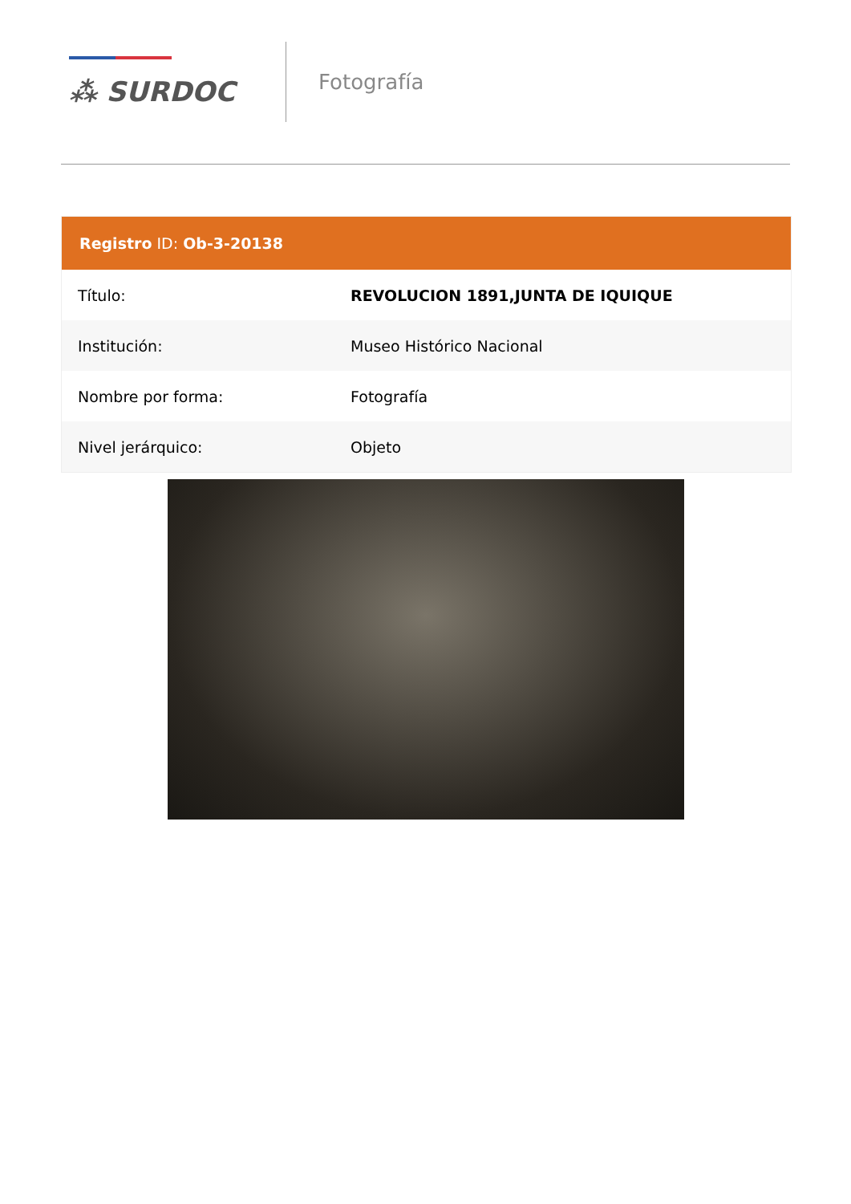⁂ SURDOC
Fotografía
| Registro ID: Ob-3-20138 | |
| --- | --- |
| Título: | REVOLUCION 1891,JUNTA DE IQUIQUE |
| Institución: | Museo Histórico Nacional |
| Nombre por forma: | Fotografía |
| Nivel jerárquico: | Objeto |